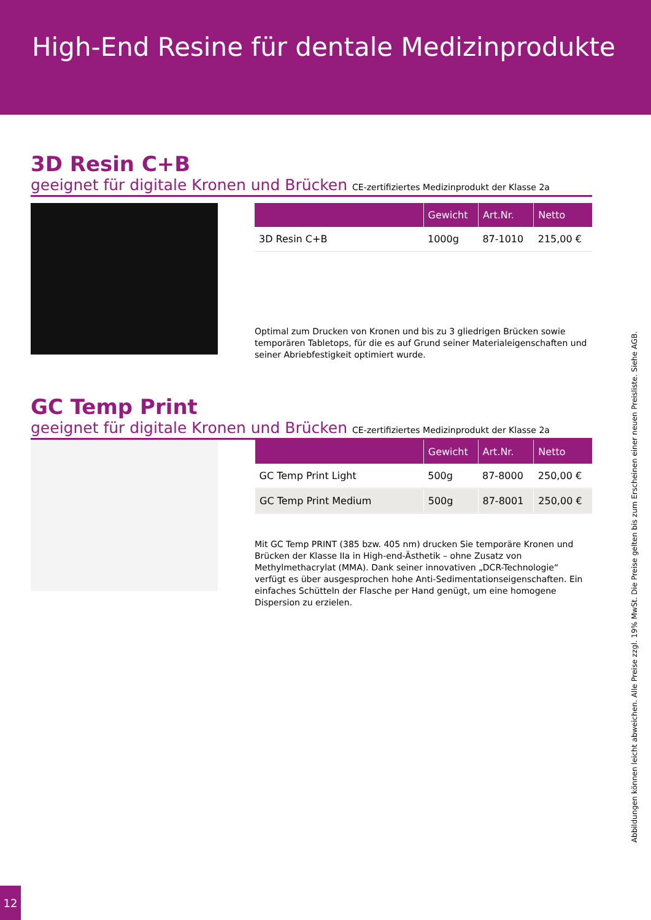High-End Resine für dentale Medizinprodukte
3D Resin C+B
geeignet für digitale Kronen und Brücken CE-zertifiziertes Medizinprodukt der Klasse 2a
| | Gewicht | Art.Nr. | Netto |
| --- | --- | --- | --- |
| 3D Resin C+B | 1000g | 87-1010 | 215,00 € |
Optimal zum Drucken von Kronen und bis zu 3 gliedrigen Brücken sowie temporären Tabletops, für die es auf Grund seiner Materialeigenschaften und seiner Abriebfestigkeit optimiert wurde.
GC Temp Print
geeignet für digitale Kronen und Brücken CE-zertifiziertes Medizinprodukt der Klasse 2a
| | Gewicht | Art.Nr. | Netto |
| --- | --- | --- | --- |
| GC Temp Print Light | 500g | 87-8000 | 250,00 € |
| GC Temp Print Medium | 500g | 87-8001 | 250,00 € |
Mit GC Temp PRINT (385 bzw. 405 nm) drucken Sie temporäre Kronen und Brücken der Klasse IIa in High-end-Ästhetik – ohne Zusatz von Methylmethacrylat (MMA). Dank seiner innovativen „DCR-Technologie“ verfügt es über ausgesprochen hohe Anti-Sedimentationseigenschaften. Ein einfaches Schütteln der Flasche per Hand genügt, um eine homogene Dispersion zu erzielen.
Abbildungen können leicht abweichen. Alle Preise zzgl. 19% MwSt. Die Preise gelten bis zum Erscheinen einer neuen Preisliste. Siehe AGB.
12